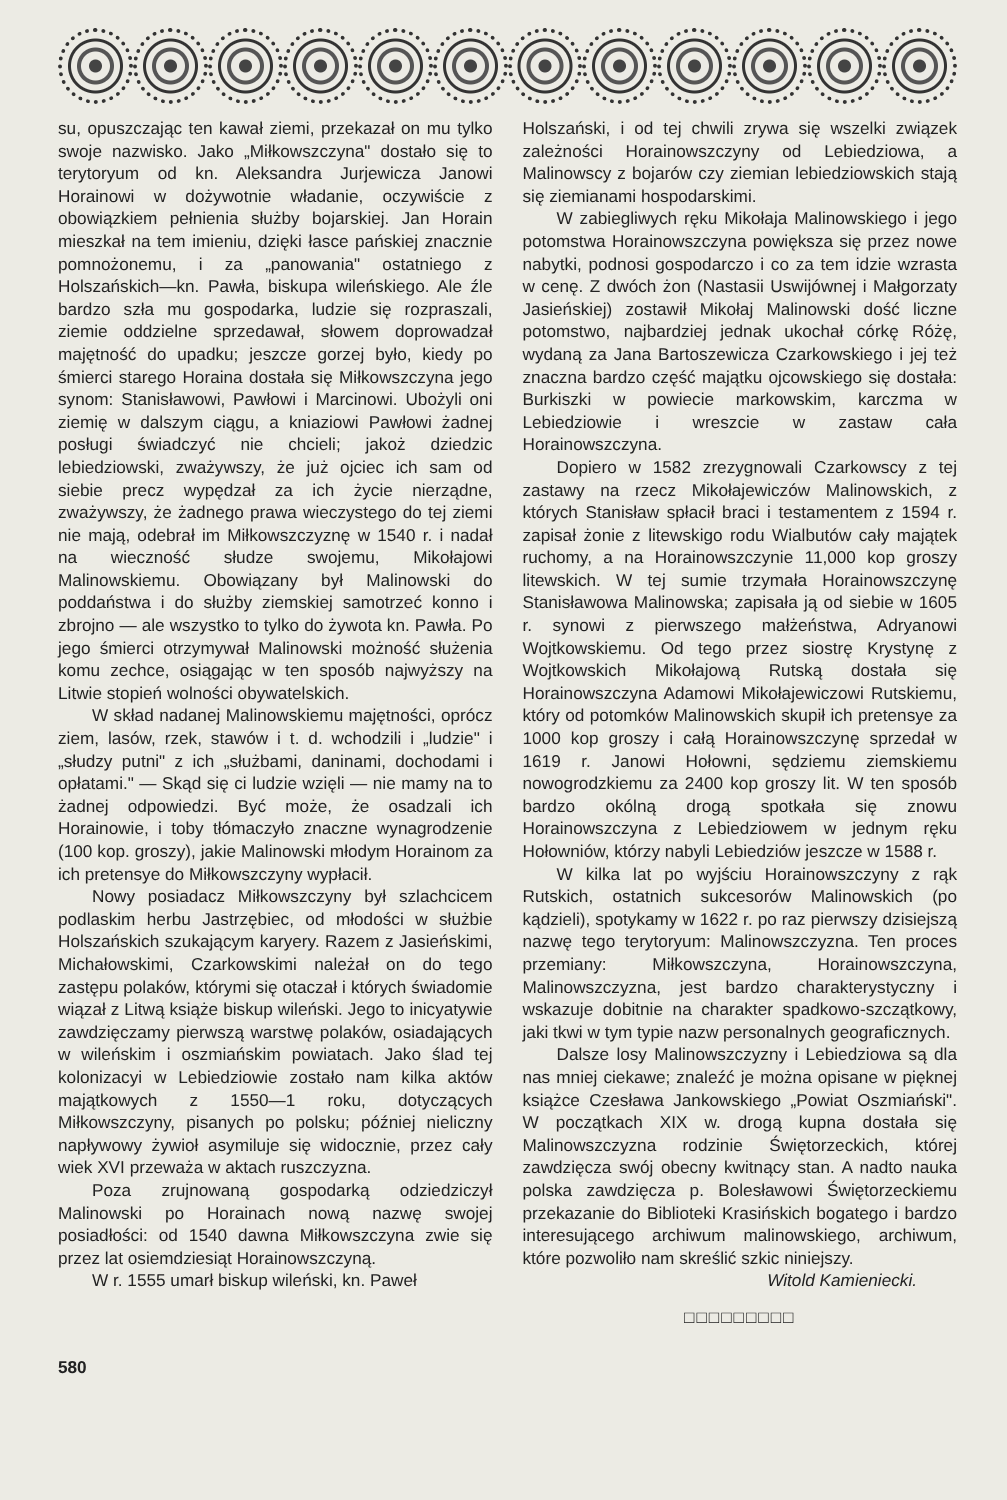su, opuszczając ten kawał ziemi, przekazał on mu tylko swoje nazwisko. Jako „Miłkowszczyna" dostało się to terytoryum od kn. Aleksandra Jurjewicza Janowi Horainowi w dożywotnie władanie, oczywiście z obowiązkiem pełnienia służby bojarskiej. Jan Horain mieszkał na tem imieniu, dzięki łasce pańskiej znacznie pomnożonemu, i za „panowania" ostatniego z Holszańskich—kn. Pawła, biskupa wileńskiego. Ale źle bardzo szła mu gospodarka, ludzie się rozpraszali, ziemie oddzielne sprzedawał, słowem doprowadzał majętność do upadku; jeszcze gorzej było, kiedy po śmierci starego Horaina dostała się Miłkowszczyna jego synom: Stanisławowi, Pawłowi i Marcinowi. Ubożyli oni ziemię w dalszym ciągu, a kniaziowi Pawłowi żadnej posługi świadczyć nie chcieli; jakoż dziedzic lebiedziowski, zważywszy, że już ojciec ich sam od siebie precz wypędzał za ich życie nierządne, zważywszy, że żadnego prawa wieczystego do tej ziemi nie mają, odebrał im Miłkowszczyznę w 1540 r. i nadał na wieczność słudze swojemu, Mikołajowi Malinowskiemu. Obowiązany był Malinowski do poddaństwa i do służby ziemskiej samotrzeć konno i zbrojno — ale wszystko to tylko do żywota kn. Pawła. Po jego śmierci otrzymywał Malinowski możność służenia komu zechce, osiągając w ten sposób najwyższy na Litwie stopień wolności obywatelskich.
W skład nadanej Malinowskiemu majętności, oprócz ziem, lasów, rzek, stawów i t. d. wchodzili i „ludzie" i „słudzy putni" z ich „służbami, daninami, dochodami i opłatami." — Skąd się ci ludzie wzięli — nie mamy na to żadnej odpowiedzi. Być może, że osadzali ich Horainowie, i toby tłómaczyło znaczne wynagrodzenie (100 kop. groszy), jakie Malinowski młodym Horainom za ich pretensye do Miłkowszczyny wypłacił.
Nowy posiadacz Miłkowszczyny był szlachcicem podlaskim herbu Jastrzębiec, od młodości w służbie Holszańskich szukającym karyery. Razem z Jasieńskimi, Michałowskimi, Czarkowskimi należał on do tego zastępu polaków, którymi się otaczał i których świadomie wiązał z Litwą książe biskup wileński. Jego to inicyatywie zawdzięczamy pierwszą warstwę polaków, osiadających w wileńskim i oszmiańskim powiatach. Jako ślad tej kolonizacyi w Lebiedziowie zostało nam kilka aktów majątkowych z 1550—1 roku, dotyczących Miłkowszczyny, pisanych po polsku; później nieliczny napływowy żywioł asymiluje się widocznie, przez cały wiek XVI przeważa w aktach ruszczyzna.
Poza zrujnowaną gospodarką odziedziczył Malinowski po Horainach nową nazwę swojej posiadłości: od 1540 dawna Miłkowszczyna zwie się przez lat osiemdziesiąt Horainowszczyną.
W r. 1555 umarł biskup wileński, kn. Paweł
Holszański, i od tej chwili zrywa się wszelki związek zależności Horainowszczyny od Lebiedziowa, a Malinowscy z bojarów czy ziemian lebiedziowskich stają się ziemianami hospodarskimi.
W zabiegliwych ręku Mikołaja Malinowskiego i jego potomstwa Horainowszczyna powiększa się przez nowe nabytki, podnosi gospodarczo i co za tem idzie wzrasta w cenę. Z dwóch żon (Nastasii Uswijównej i Małgorzaty Jasieńskiej) zostawił Mikołaj Malinowski dość liczne potomstwo, najbardziej jednak ukochał córkę Różę, wydaną za Jana Bartoszewicza Czarkowskiego i jej też znaczna bardzo część majątku ojcowskiego się dostała: Burkiszki w powiecie markowskim, karczma w Lebiedziowie i wreszcie w zastaw cała Horainowszczyna.
Dopiero w 1582 zrezygnowali Czarkowscy z tej zastawy na rzecz Mikołajewiczów Malinowskich, z których Stanisław spłacił braci i testamentem z 1594 r. zapisał żonie z litewskigo rodu Wialbutów cały majątek ruchomy, a na Horainowszczynie 11,000 kop groszy litewskich. W tej sumie trzymała Horainowszczynę Stanisławowa Malinowska; zapisała ją od siebie w 1605 r. synowi z pierwszego małżeństwa, Adryanowi Wojtkowskiemu. Od tego przez siostrę Krystynę z Wojtkowskich Mikołajową Rutską dostała się Horainowszczyna Adamowi Mikołajewiczowi Rutskiemu, który od potomków Malinowskich skupił ich pretensye za 1000 kop groszy i całą Horainowszczynę sprzedał w 1619 r. Janowi Hołowni, sędziemu ziemskiemu nowogrodzkiemu za 2400 kop groszy lit. W ten sposób bardzo okólną drogą spotkała się znowu Horainowszczyna z Lebiedziowem w jednym ręku Hołowniów, którzy nabyli Lebiedziów jeszcze w 1588 r.
W kilka lat po wyjściu Horainowszczyny z rąk Rutskich, ostatnich sukcesorów Malinowskich (po kądzieli), spotykamy w 1622 r. po raz pierwszy dzisiejszą nazwę tego terytoryum: Malinowszczyzna. Ten proces przemiany: Miłkowszczyna, Horainowszczyna, Malinowszczyzna, jest bardzo charakterystyczny i wskazuje dobitnie na charakter spadkowo-szczątkowy, jaki tkwi w tym typie nazw personalnych geograficznych.
Dalsze losy Malinowszczyzny i Lebiedziowa są dla nas mniej ciekawe; znaleźć je można opisane w pięknej książce Czesława Jankowskiego „Powiat Oszmiański". W początkach XIX w. drogą kupna dostała się Malinowszczyzna rodzinie Świętorzeckich, której zawdzięcza swój obecny kwitnący stan. A nadto nauka polska zawdzięcza p. Bolesławowi Świętorzeckiemu przekazanie do Biblioteki Krasińskich bogatego i bardzo interesującego archiwum malinowskiego, archiwum, które pozwoliło nam skreślić szkic niniejszy.
Witold Kamieniecki.
□□□□□□□□□
580